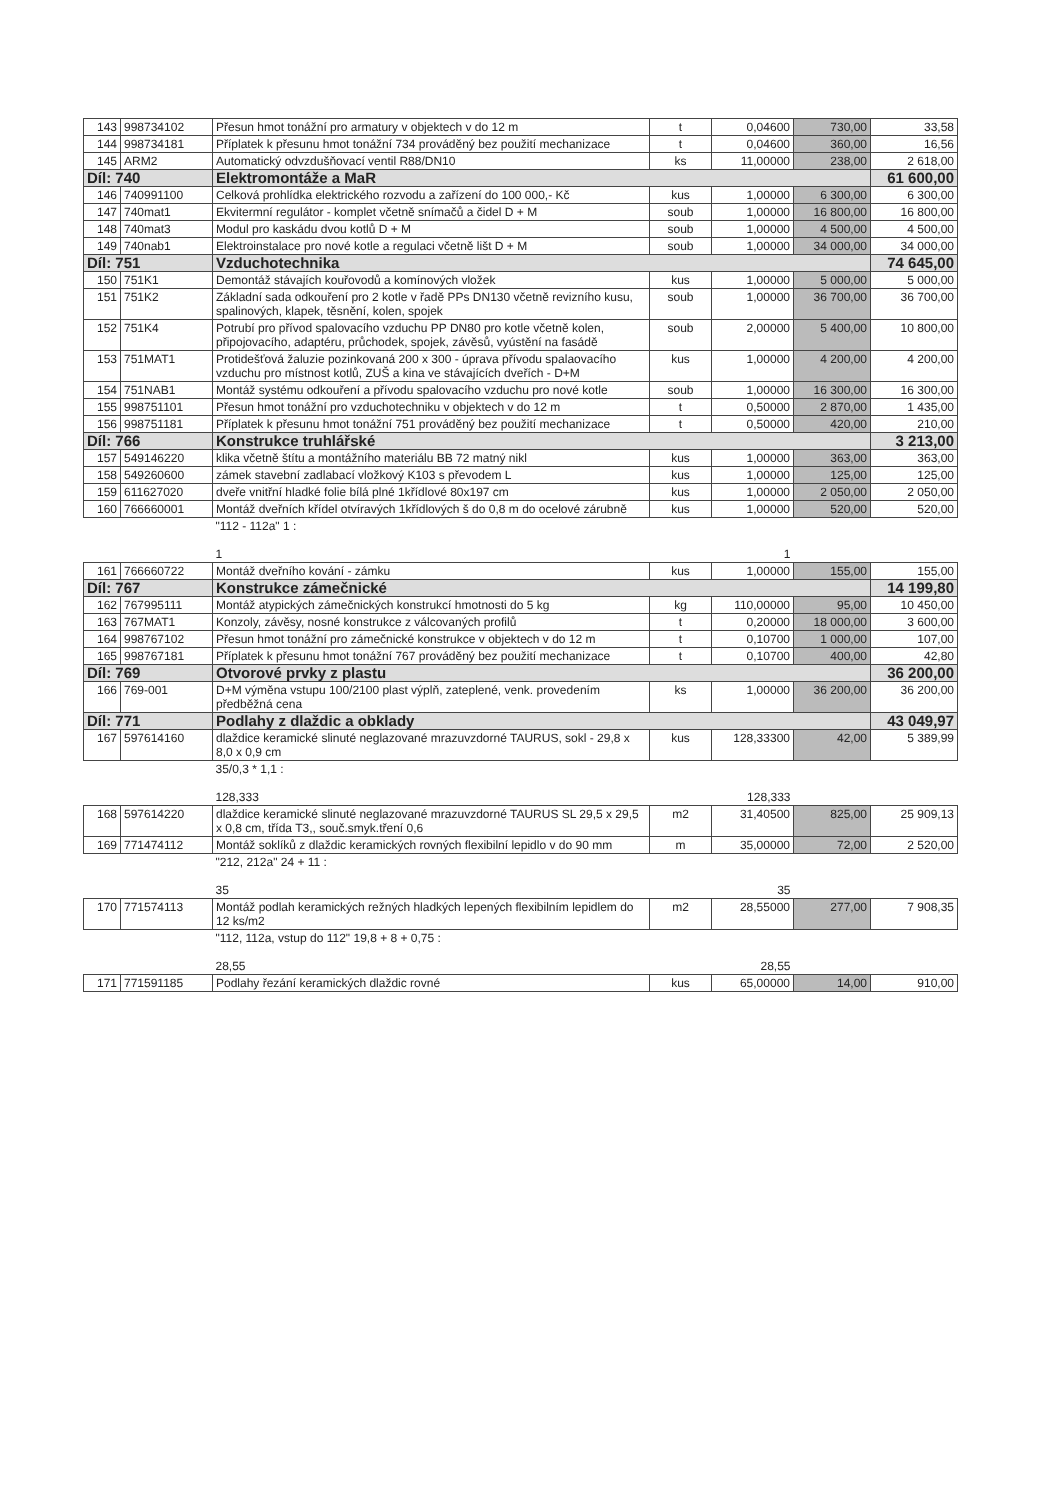| 143 | 998734102 | Přesun hmot tonážní pro armatury v objektech v do 12 m | t | 0,04600 | 730,00 | 33,58 |
| 144 | 998734181 | Příplatek k přesunu hmot tonážní 734 prováděný bez použití mechanizace | t | 0,04600 | 360,00 | 16,56 |
| 145 | ARM2 | Automatický odvzdušňovací ventil R88/DN10 | ks | 11,00000 | 238,00 | 2 618,00 |
| Díl: 740 | | Elektromontáže a MaR | | | | 61 600,00 |
| 146 | 740991100 | Celková prohlídka elektrického rozvodu a zařízení do 100 000,- Kč | kus | 1,00000 | 6 300,00 | 6 300,00 |
| 147 | 740mat1 | Ekvitermní regulátor - komplet včetně snímačů a čidel D + M | soub | 1,00000 | 16 800,00 | 16 800,00 |
| 148 | 740mat3 | Modul pro kaskádu dvou kotlů D + M | soub | 1,00000 | 4 500,00 | 4 500,00 |
| 149 | 740nab1 | Elektroinstalace pro nové kotle a regulaci včetně lišt D + M | soub | 1,00000 | 34 000,00 | 34 000,00 |
| Díl: 751 | | Vzduchotechnika | | | | 74 645,00 |
| 150 | 751K1 | Demontáž stávajích kouřovodů a komínových vložek | kus | 1,00000 | 5 000,00 | 5 000,00 |
| 151 | 751K2 | Základní sada odkouření pro 2 kotle v řadě PPs DN130 včetně revizního kusu, spalinových, klapek, těsnění, kolen, spojek | soub | 1,00000 | 36 700,00 | 36 700,00 |
| 152 | 751K4 | Potrubí pro přívod spalovacího vzduchu PP DN80 pro kotle včetně kolen, připojovacího, adaptéru, průchodek, spojek, závěsů, vyústění na fasádě | soub | 2,00000 | 5 400,00 | 10 800,00 |
| 153 | 751MAT1 | Protidešťová žaluzie pozinkovaná 200 x 300 - úprava přívodu spalaovacího vzduchu pro místnost kotlů, ZUŠ a kina ve stávajících dveřích - D+M | kus | 1,00000 | 4 200,00 | 4 200,00 |
| 154 | 751NAB1 | Montáž systému odkouření a přívodu spalovacího vzduchu pro nové kotle | soub | 1,00000 | 16 300,00 | 16 300,00 |
| 155 | 998751101 | Přesun hmot tonážní pro vzduchotechniku v objektech v do 12 m | t | 0,50000 | 2 870,00 | 1 435,00 |
| 156 | 998751181 | Příplatek k přesunu hmot tonážní 751 prováděný bez použití mechanizace | t | 0,50000 | 420,00 | 210,00 |
| Díl: 766 | | Konstrukce truhlářské | | | | 3 213,00 |
| 157 | 549146220 | klika včetně štítu a montážního materiálu BB 72 matný nikl | kus | 1,00000 | 363,00 | 363,00 |
| 158 | 549260600 | zámek stavební zadlabací vložkový K103 s převodem L | kus | 1,00000 | 125,00 | 125,00 |
| 159 | 611627020 | dveře vnitřní hladké folie bílá plné 1křídlové 80x197 cm | kus | 1,00000 | 2 050,00 | 2 050,00 |
| 160 | 766660001 | Montáž dveřních křídel otvíravých 1křídlových š do 0,8 m do ocelové zárubně | kus | 1,00000 | 520,00 | 520,00 |
| | | "112 - 112a" 1 : 1 | | 1 | | |
| 161 | 766660722 | Montáž dveřního kování - zámku | kus | 1,00000 | 155,00 | 155,00 |
| Díl: 767 | | Konstrukce zámečnické | | | | 14 199,80 |
| 162 | 767995111 | Montáž atypických zámečnických konstrukcí hmotnosti do 5 kg | kg | 110,00000 | 95,00 | 10 450,00 |
| 163 | 767MAT1 | Konzoly, závěsy, nosné konstrukce z válcovaných profilů | t | 0,20000 | 18 000,00 | 3 600,00 |
| 164 | 998767102 | Přesun hmot tonážní pro zámečnické konstrukce v objektech v do 12 m | t | 0,10700 | 1 000,00 | 107,00 |
| 165 | 998767181 | Příplatek k přesunu hmot tonážní 767 prováděný bez použití mechanizace | t | 0,10700 | 400,00 | 42,80 |
| Díl: 769 | | Otvorové prvky z plastu | | | | 36 200,00 |
| 166 | 769-001 | D+M výměna vstupu 100/2100 plast výplň, zateplené, venk. provedením předběžná cena | ks | 1,00000 | 36 200,00 | 36 200,00 |
| Díl: 771 | | Podlahy z dlaždic a obklady | | | | 43 049,97 |
| 167 | 597614160 | dlaždice keramické slinuté neglazované mrazuvzdorné TAURUS, sokl - 29,8 x 8,0 x 0,9 cm | kus | 128,33300 | 42,00 | 5 389,99 |
| | | 35/0,3 * 1,1 : 128,333 | | 128,333 | | |
| 168 | 597614220 | dlaždice keramické slinuté neglazované mrazuvzdorné TAURUS SL 29,5 x 29,5 x 0,8 cm, třída T3,, souč.smyk.tření 0,6 | m2 | 31,40500 | 825,00 | 25 909,13 |
| 169 | 771474112 | Montáž soklíků z dlaždic keramických rovných flexibilní lepidlo v do 90 mm | m | 35,00000 | 72,00 | 2 520,00 |
| | | "212, 212a" 24 + 11 : 35 | | 35 | | |
| 170 | 771574113 | Montáž podlah keramických režných hladkých lepených flexibilním lepidlem do 12 ks/m2 | m2 | 28,55000 | 277,00 | 7 908,35 |
| | | "112, 112a, vstup do 112" 19,8 + 8 + 0,75 : 28,55 | | 28,55 | | |
| 171 | 771591185 | Podlahy řezání keramických dlaždic rovné | kus | 65,00000 | 14,00 | 910,00 |